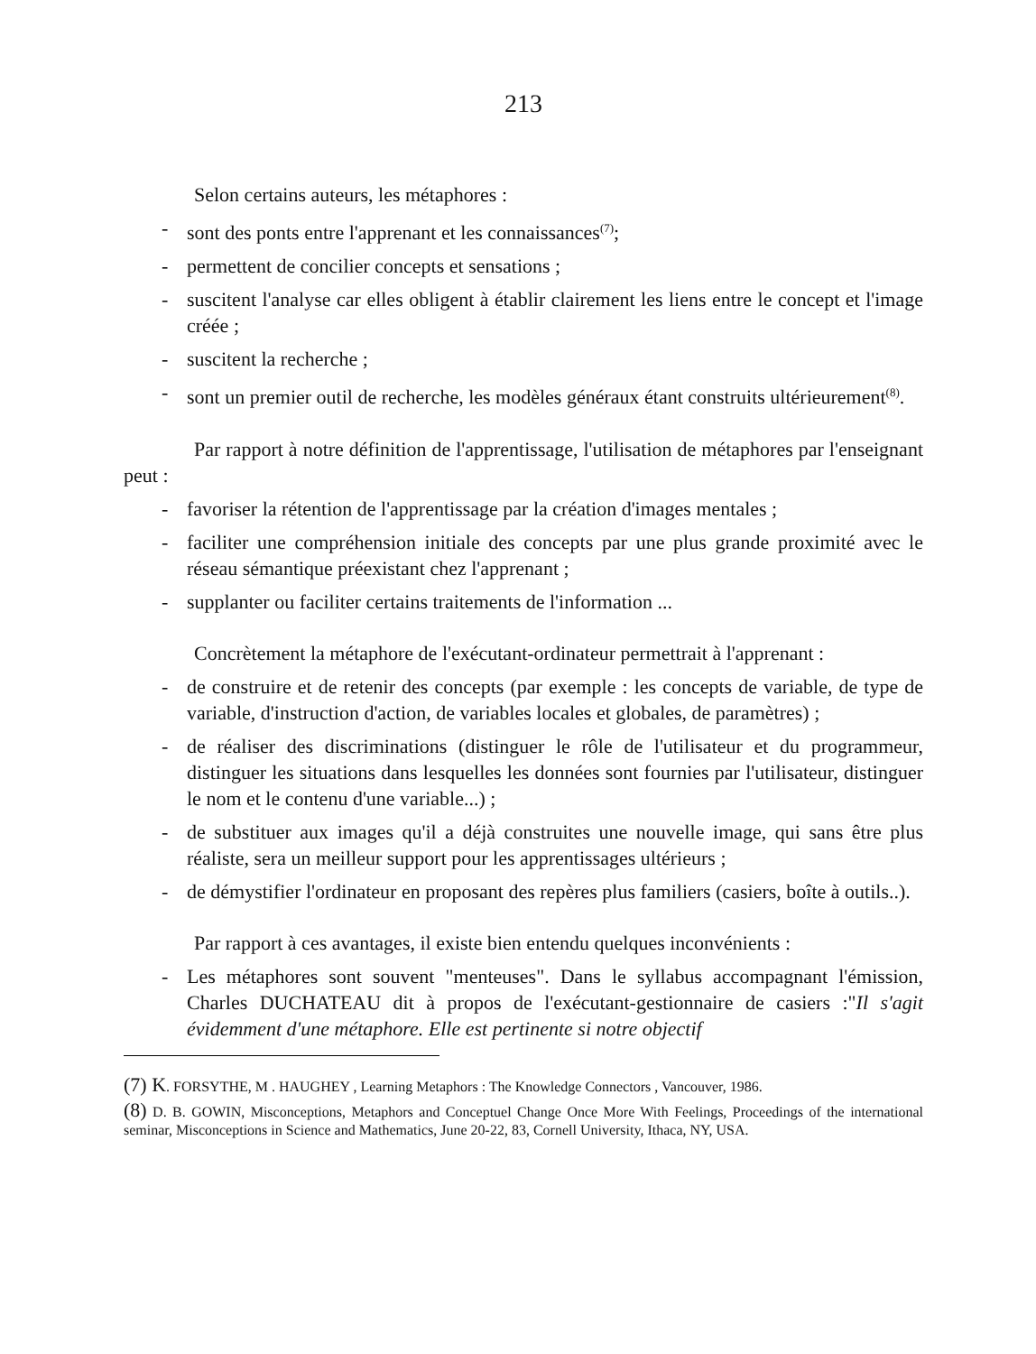213
Selon certains auteurs, les métaphores :
- sont des ponts entre l'apprenant et les connaissances<sup>(7)</sup>;
- permettent de concilier concepts et sensations ;
- suscitent l'analyse car elles obligent à établir clairement les liens entre le concept et l'image créée ;
- suscitent la recherche ;
- sont un premier outil de recherche, les modèles généraux étant construits ultérieurement<sup>(8)</sup>.
Par rapport à notre définition de l'apprentissage, l'utilisation de métaphores par l'enseignant peut :
- favoriser la rétention de l'apprentissage par la création d'images mentales ;
- faciliter une compréhension initiale des concepts par une plus grande proximité avec le réseau sémantique préexistant chez l'apprenant ;
- supplanter ou faciliter certains traitements de l'information ...
Concrètement la métaphore de l'exécutant-ordinateur permettrait à l'apprenant :
- de construire et de retenir des concepts (par exemple : les concepts de variable, de type de variable, d'instruction d'action, de variables locales et globales, de paramètres) ;
- de réaliser des discriminations (distinguer le rôle de l'utilisateur et du programmeur, distinguer les situations dans lesquelles les données sont fournies par l'utilisateur, distinguer le nom et le contenu d'une variable...) ;
- de substituer aux images qu'il a déjà construites une nouvelle image, qui sans être plus réaliste, sera un meilleur support pour les apprentissages ultérieurs ;
- de démystifier l'ordinateur en proposant des repères plus familiers (casiers, boîte à outils..).
Par rapport à ces avantages, il existe bien entendu quelques inconvénients :
- Les métaphores sont souvent "menteuses". Dans le syllabus accompagnant l'émission, Charles DUCHATEAU dit à propos de l'exécutant-gestionnaire de casiers :"Il s'agit évidemment d'une métaphore. Elle est pertinente si notre objectif
(7) K. FORSYTHE, M . HAUGHEY , Learning Metaphors : The Knowledge Connectors , Vancouver, 1986.
(8) D. B. GOWIN, Misconceptions, Metaphors and Conceptuel Change Once More With Feelings, Proceedings of the international seminar, Misconceptions in Science and Mathematics, June 20-22, 83, Cornell University, Ithaca, NY, USA.